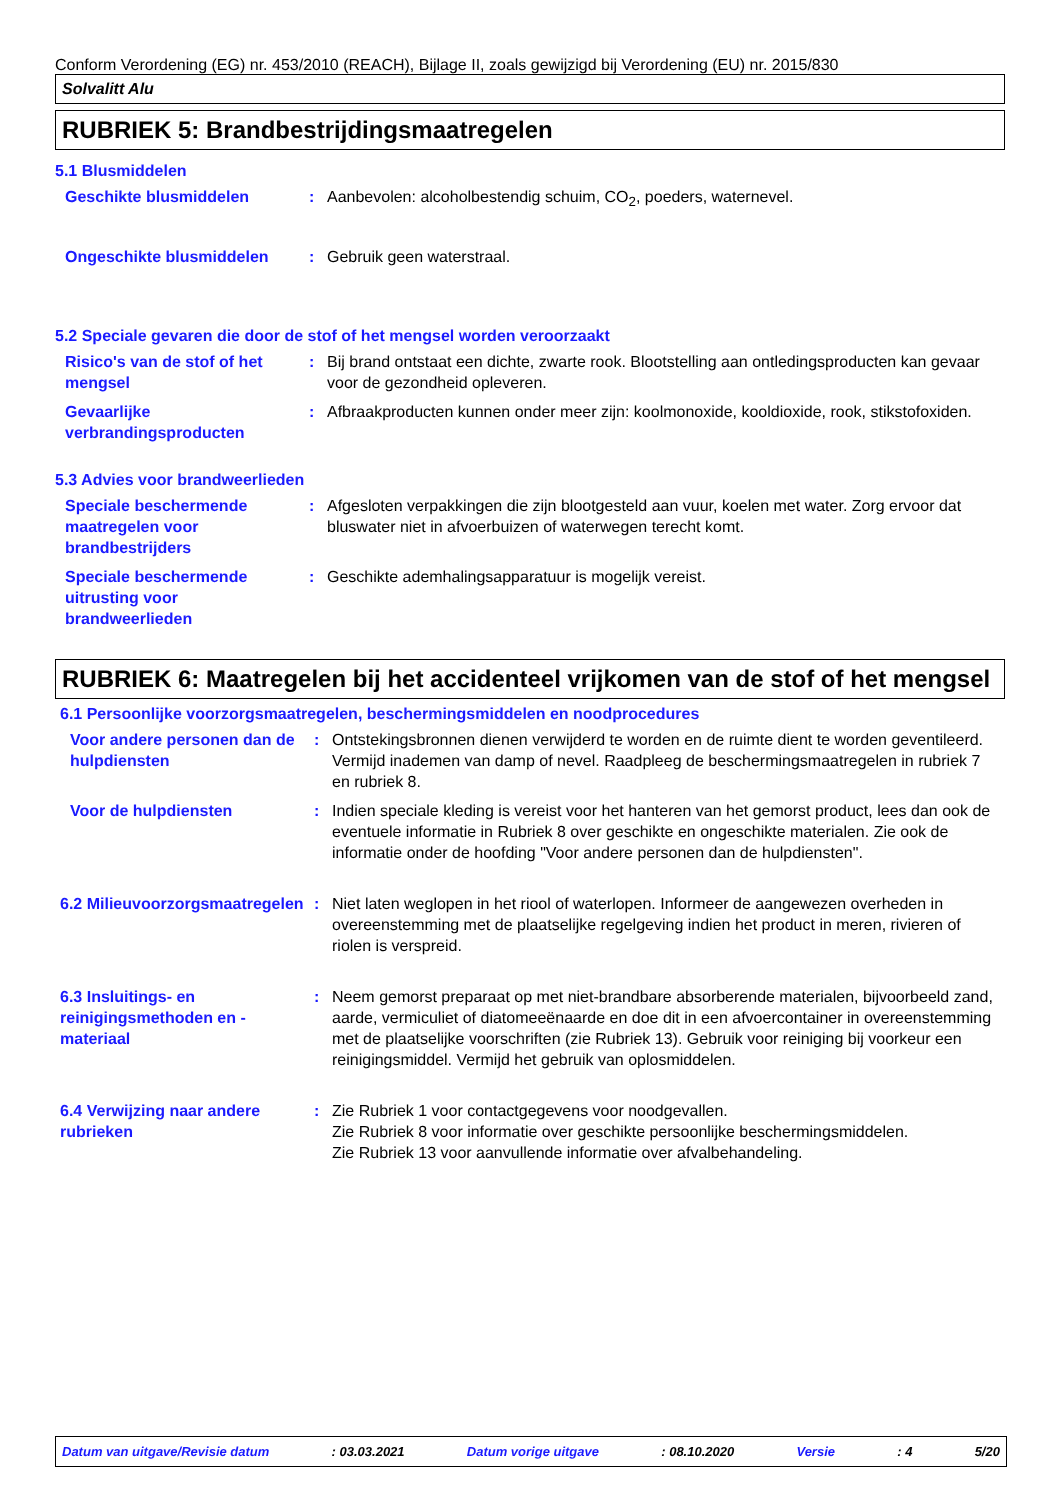Conform Verordening (EG) nr. 453/2010 (REACH), Bijlage II, zoals gewijzigd bij Verordening (EU) nr. 2015/830
Solvalitt Alu
RUBRIEK 5: Brandbestrijdingsmaatregelen
5.1 Blusmiddelen
Geschikte blusmiddelen : Aanbevolen: alcoholbestendig schuim, CO<sub>2</sub>, poeders, waternevel.
Ongeschikte blusmiddelen : Gebruik geen waterstraal.
5.2 Speciale gevaren die door de stof of het mengsel worden veroorzaakt
Risico's van de stof of het mengsel
: Bij brand ontstaat een dichte, zwarte rook. Blootstelling aan ontledingsproducten kan gevaar voor de gezondheid opleveren.
Gevaarlijke verbrandingsproducten
: Afbraakproducten kunnen onder meer zijn: koolmonoxide, kooldioxide, rook, stikstofoxiden.
5.3 Advies voor brandweerlieden
Speciale beschermende maatregelen voor brandbestrijders
: Afgesloten verpakkingen die zijn blootgesteld aan vuur, koelen met water. Zorg ervoor dat bluswater niet in afvoerbuizen of waterwegen terecht komt.
Speciale beschermende uitrusting voor brandweerlieden
: Geschikte ademhalingsapparatuur is mogelijk vereist.
RUBRIEK 6: Maatregelen bij het accidenteel vrijkomen van de stof of het mengsel
6.1 Persoonlijke voorzorgsmaatregelen, beschermingsmiddelen en noodprocedures
Voor andere personen dan de hulpdiensten
: Ontstekingsbronnen dienen verwijderd te worden en de ruimte dient te worden geventileerd. Vermijd inademen van damp of nevel. Raadpleeg de beschermingsmaatregelen in rubriek 7 en rubriek 8.
Voor de hulpdiensten : Indien speciale kleding is vereist voor het hanteren van het gemorst product, lees dan ook de eventuele informatie in Rubriek 8 over geschikte en ongeschikte materialen. Zie ook de informatie onder de hoofding "Voor andere personen dan de hulpdiensten".
6.2 Milieuvoorzorgsmaatregelen
: Niet laten weglopen in het riool of waterlopen. Informeer de aangewezen overheden in overeenstemming met de plaatselijke regelgeving indien het product in meren, rivieren of riolen is verspreid.
6.3 Insluitings- en reinigingsmethoden en -materiaal
: Neem gemorst preparaat op met niet-brandbare absorberende materialen, bijvoorbeeld zand, aarde, vermiculiet of diatomeeënaarde en doe dit in een afvoercontainer in overeenstemming met de plaatselijke voorschriften (zie Rubriek 13). Gebruik voor reiniging bij voorkeur een reinigingsmiddel. Vermijd het gebruik van oplosmiddelen.
6.4 Verwijzing naar andere rubrieken
: Zie Rubriek 1 voor contactgegevens voor noodgevallen.
Zie Rubriek 8 voor informatie over geschikte persoonlijke beschermingsmiddelen.
Zie Rubriek 13 voor aanvullende informatie over afvalbehandeling.
Datum van uitgave/Revisie datum : 03.03.2021 Datum vorige uitgave : 08.10.2020 Versie : 4 5/20